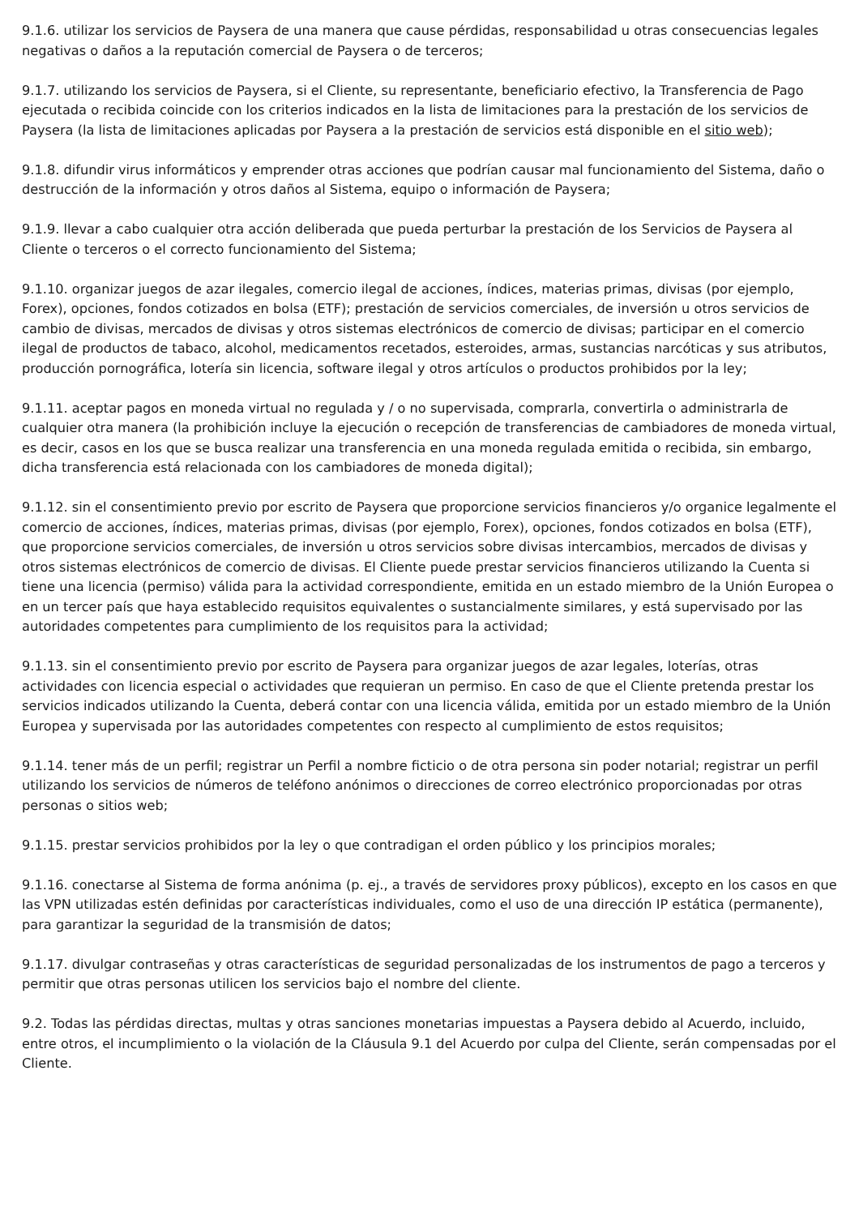9.1.6. utilizar los servicios de Paysera de una manera que cause pérdidas, responsabilidad u otras consecuencias legales negativas o daños a la reputación comercial de Paysera o de terceros;
9.1.7. utilizando los servicios de Paysera, si el Cliente, su representante, beneficiario efectivo, la Transferencia de Pago ejecutada o recibida coincide con los criterios indicados en la lista de limitaciones para la prestación de los servicios de Paysera (la lista de limitaciones aplicadas por Paysera a la prestación de servicios está disponible en el sitio web);
9.1.8. difundir virus informáticos y emprender otras acciones que podrían causar mal funcionamiento del Sistema, daño o destrucción de la información y otros daños al Sistema, equipo o información de Paysera;
9.1.9. llevar a cabo cualquier otra acción deliberada que pueda perturbar la prestación de los Servicios de Paysera al Cliente o terceros o el correcto funcionamiento del Sistema;
9.1.10. organizar juegos de azar ilegales, comercio ilegal de acciones, índices, materias primas, divisas (por ejemplo, Forex), opciones, fondos cotizados en bolsa (ETF); prestación de servicios comerciales, de inversión u otros servicios de cambio de divisas, mercados de divisas y otros sistemas electrónicos de comercio de divisas; participar en el comercio ilegal de productos de tabaco, alcohol, medicamentos recetados, esteroides, armas, sustancias narcóticas y sus atributos, producción pornográfica, lotería sin licencia, software ilegal y otros artículos o productos prohibidos por la ley;
9.1.11. aceptar pagos en moneda virtual no regulada y / o no supervisada, comprarla, convertirla o administrarla de cualquier otra manera (la prohibición incluye la ejecución o recepción de transferencias de cambiadores de moneda virtual, es decir, casos en los que se busca realizar una transferencia en una moneda regulada emitida o recibida, sin embargo, dicha transferencia está relacionada con los cambiadores de moneda digital);
9.1.12. sin el consentimiento previo por escrito de Paysera que proporcione servicios financieros y/o organice legalmente el comercio de acciones, índices, materias primas, divisas (por ejemplo, Forex), opciones, fondos cotizados en bolsa (ETF), que proporcione servicios comerciales, de inversión u otros servicios sobre divisas intercambios, mercados de divisas y otros sistemas electrónicos de comercio de divisas. El Cliente puede prestar servicios financieros utilizando la Cuenta si tiene una licencia (permiso) válida para la actividad correspondiente, emitida en un estado miembro de la Unión Europea o en un tercer país que haya establecido requisitos equivalentes o sustancialmente similares, y está supervisado por las autoridades competentes para cumplimiento de los requisitos para la actividad;
9.1.13. sin el consentimiento previo por escrito de Paysera para organizar juegos de azar legales, loterías, otras actividades con licencia especial o actividades que requieran un permiso. En caso de que el Cliente pretenda prestar los servicios indicados utilizando la Cuenta, deberá contar con una licencia válida, emitida por un estado miembro de la Unión Europea y supervisada por las autoridades competentes con respecto al cumplimiento de estos requisitos;
9.1.14. tener más de un perfil; registrar un Perfil a nombre ficticio o de otra persona sin poder notarial; registrar un perfil utilizando los servicios de números de teléfono anónimos o direcciones de correo electrónico proporcionadas por otras personas o sitios web;
9.1.15. prestar servicios prohibidos por la ley o que contradigan el orden público y los principios morales;
9.1.16. conectarse al Sistema de forma anónima (p. ej., a través de servidores proxy públicos), excepto en los casos en que las VPN utilizadas estén definidas por características individuales, como el uso de una dirección IP estática (permanente), para garantizar la seguridad de la transmisión de datos;
9.1.17. divulgar contraseñas y otras características de seguridad personalizadas de los instrumentos de pago a terceros y permitir que otras personas utilicen los servicios bajo el nombre del cliente.
9.2. Todas las pérdidas directas, multas y otras sanciones monetarias impuestas a Paysera debido al Acuerdo, incluido, entre otros, el incumplimiento o la violación de la Cláusula 9.1 del Acuerdo por culpa del Cliente, serán compensadas por el Cliente.